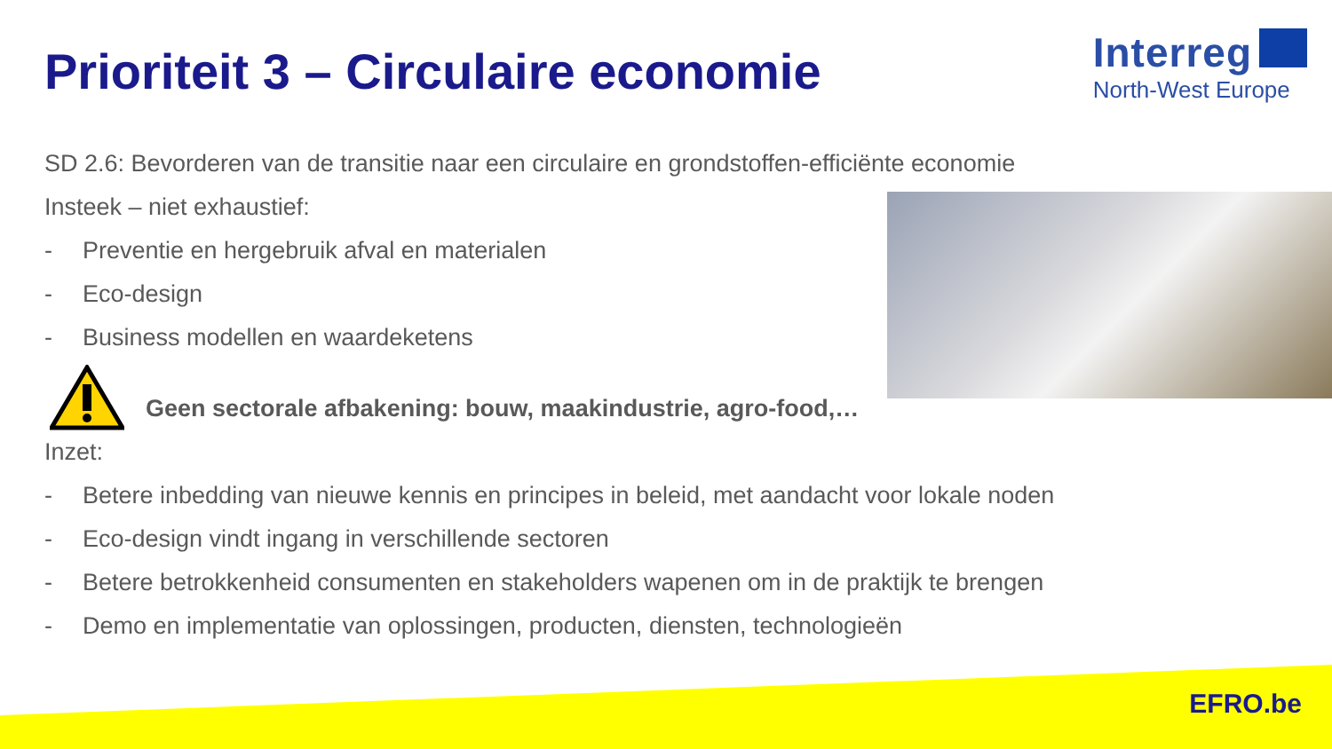Prioriteit 3 – Circulaire economie
Interreg
North-West Europe
SD 2.6: Bevorderen van de transitie naar een circulaire en grondstoffen-efficiënte economie
Insteek – niet exhaustief:
- Preventie en hergebruik afval en materialen
- Eco-design
- Business modellen en waardeketens
Geen sectorale afbakening: bouw, maakindustrie, agro-food,…
Inzet:
- Betere inbedding van nieuwe kennis en principes in beleid, met aandacht voor lokale noden
- Eco-design vindt ingang in verschillende sectoren
- Betere betrokkenheid consumenten en stakeholders wapenen om in de praktijk te brengen
- Demo en implementatie van oplossingen, producten, diensten, technologieën
EFRO.be